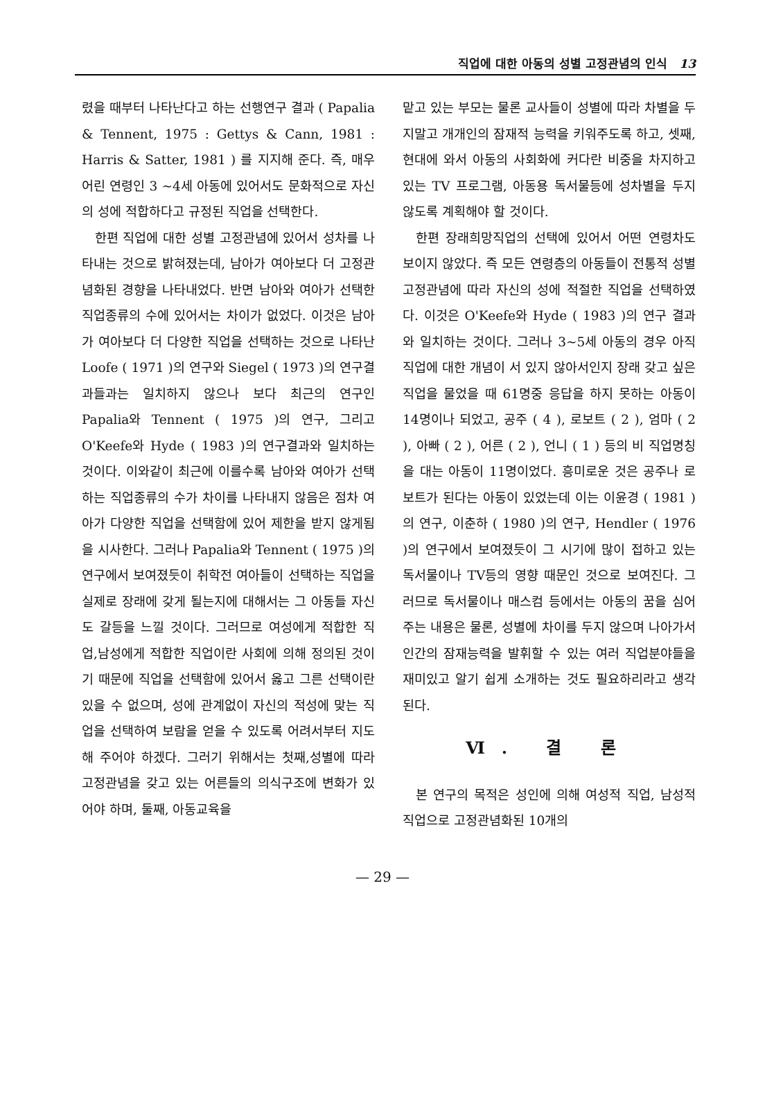직업에 대한 아동의 성별 고정관념의 인식 13
렸을 때부터 나타난다고 하는 선행연구 결과 ( Papalia & Tennent, 1975 : Gettys & Cann, 1981 : Harris & Satter, 1981 ) 를 지지해 준다. 즉, 매우 어린 연령인 3 ∼4세 아동에 있어서도 문화적으로 자신의 성에 적합하다고 규정된 직업을 선택한다.
한편 직업에 대한 성별 고정관념에 있어서 성차를 나타내는 것으로 밝혀졌는데, 남아가 여아보다 더 고정관념화된 경향을 나타내었다. 반면 남아와 여아가 선택한 직업종류의 수에 있어서는 차이가 없었다. 이것은 남아가 여아보다 더 다양한 직업을 선택하는 것으로 나타난 Loofe ( 1971 )의 연구와 Siegel ( 1973 )의 연구결과들과는 일치하지 않으나 보다 최근의 연구인 Papalia와 Tennent ( 1975 )의 연구, 그리고 O'Keefe와 Hyde ( 1983 )의 연구결과와 일치하는 것이다. 이와같이 최근에 이를수록 남아와 여아가 선택하는 직업종류의 수가 차이를 나타내지 않음은 점차 여아가 다양한 직업을 선택함에 있어 제한을 받지 않게됨을 시사한다. 그러나 Papalia와 Tennent ( 1975 )의 연구에서 보여졌듯이 취학전 여아들이 선택하는 직업을 실제로 장래에 갖게 될는지에 대해서는 그 아동들 자신도 갈등을 느낄 것이다. 그러므로 여성에게 적합한 직업,남성에게 적합한 직업이란 사회에 의해 정의된 것이기 때문에 직업을 선택함에 있어서 옳고 그른 선택이란 있을 수 없으며, 성에 관계없이 자신의 적성에 맞는 직업을 선택하여 보람을 얻을 수 있도록 어려서부터 지도해 주어야 하겠다. 그러기 위해서는 첫째,성별에 따라 고정관념을 갖고 있는 어른들의 의식구조에 변화가 있어야 하며, 둘째, 아동교육을
맡고 있는 부모는 물론 교사들이 성별에 따라 차별을 두지말고 개개인의 잠재적 능력을 키워주도록 하고, 셋째, 현대에 와서 아동의 사회화에 커다란 비중을 차지하고 있는 TV 프로그램, 아동용 독서물등에 성차별을 두지 않도록 계획해야 할 것이다.
한편 장래희망직업의 선택에 있어서 어떤 연령차도 보이지 않았다. 즉 모든 연령층의 아동들이 전통적 성별 고정관념에 따라 자신의 성에 적절한 직업을 선택하였다. 이것은 O'Keefe와 Hyde ( 1983 )의 연구 결과와 일치하는 것이다. 그러나 3∼5세 아동의 경우 아직 직업에 대한 개념이 서 있지 않아서인지 장래 갖고 싶은 직업을 물었을 때 61명중 응답을 하지 못하는 아동이 14명이나 되었고, 공주 ( 4 ), 로보트 ( 2 ), 엄마 ( 2 ), 아빠 ( 2 ), 어른 ( 2 ), 언니 ( 1 ) 등의 비 직업명칭을 대는 아동이 11명이었다. 흥미로운 것은 공주나 로보트가 된다는 아동이 있었는데 이는 이윤경 ( 1981 )의 연구, 이춘하 ( 1980 )의 연구, Hendler ( 1976 )의 연구에서 보여졌듯이 그 시기에 많이 접하고 있는 독서물이나 TV등의 영향 때문인 것으로 보여진다. 그러므로 독서물이나 매스컴 등에서는 아동의 꿈을 심어주는 내용은 물론, 성별에 차이를 두지 않으며 나아가서 인간의 잠재능력을 발휘할 수 있는 여러 직업분야들을 재미있고 알기 쉽게 소개하는 것도 필요하리라고 생각된다.
Ⅵ. 결 론
본 연구의 목적은 성인에 의해 여성적 직업, 남성적 직업으로 고정관념화된 10개의
— 29 —